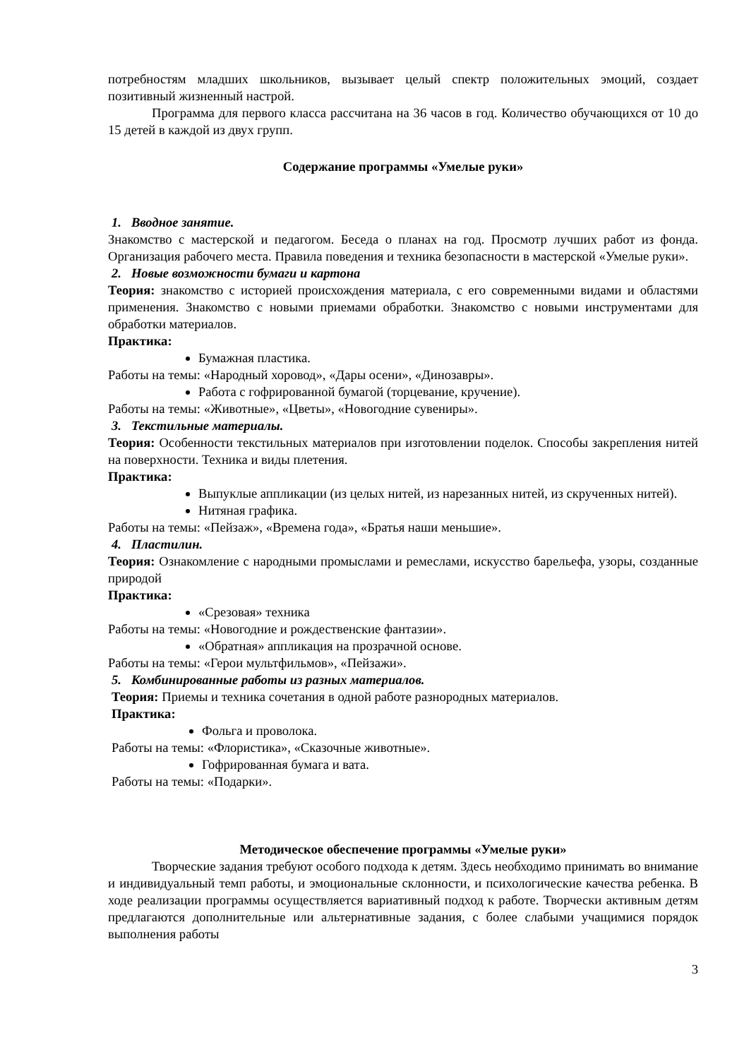потребностям младших школьников, вызывает целый спектр положительных эмоций, создает позитивный жизненный настрой.
Программа для первого класса рассчитана на 36 часов в год. Количество обучающихся от 10 до 15 детей в каждой из двух групп.
Содержание программы «Умелые руки»
1. Вводное занятие.
Знакомство с мастерской и педагогом. Беседа о планах на год. Просмотр лучших работ из фонда. Организация рабочего места. Правила поведения и техника безопасности в мастерской «Умелые руки».
2. Новые возможности бумаги и картона
Теория: знакомство с историей происхождения материала, с его современными видами и областями применения. Знакомство с новыми приемами обработки. Знакомство с новыми инструментами для обработки материалов.
Практика:
Бумажная пластика.
Работы на темы: «Народный хоровод», «Дары осени», «Динозавры».
Работа с гофрированной бумагой (торцевание, кручение).
Работы на темы: «Животные», «Цветы», «Новогодние сувениры».
3. Текстильные материалы.
Теория: Особенности текстильных материалов при изготовлении поделок. Способы закрепления нитей на поверхности. Техника и виды плетения.
Практика:
Выпуклые аппликации (из целых нитей, из нарезанных нитей, из скрученных нитей).
Нитяная графика.
Работы на темы: «Пейзаж», «Времена года», «Братья наши меньшие».
4. Пластилин.
Теория: Ознакомление с народными промыслами и ремеслами, искусство барельефа, узоры, созданные природой
Практика:
«Срезовая» техника
Работы на темы: «Новогодние и рождественские фантазии».
«Обратная» аппликация на прозрачной основе.
Работы на темы: «Герои мультфильмов», «Пейзажи».
5. Комбинированные работы из разных материалов.
Теория: Приемы и техника сочетания в одной работе разнородных материалов.
Практика:
Фольга и проволока.
Работы на темы: «Флористика», «Сказочные животные».
Гофрированная бумага и вата.
Работы на темы: «Подарки».
Методическое обеспечение программы «Умелые руки»
Творческие задания требуют особого подхода к детям. Здесь необходимо принимать во внимание и индивидуальный темп работы, и эмоциональные склонности, и психологические качества ребенка. В ходе реализации программы осуществляется вариативный подход к работе. Творчески активным детям предлагаются дополнительные или альтернативные задания, с более слабыми учащимися порядок выполнения работы
3